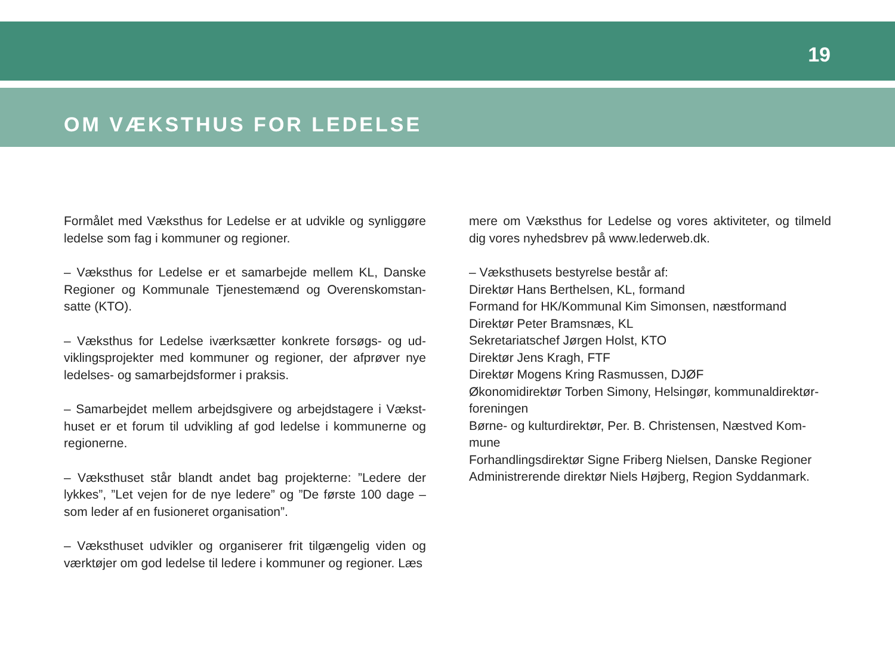19
OM VÆKSTHUS FOR LEDELSE
Formålet med Væksthus for Ledelse er at udvikle og synliggøre ledelse som fag i kommuner og regioner.
– Væksthus for Ledelse er et samarbejde mellem KL, Danske Regioner og Kommunale Tjenestemænd og Overenskomstan­satte (KTO).
– Væksthus for Ledelse iværksætter konkrete forsøgs- og ud­viklingsprojekter med kommuner og regioner, der afprøver nye ledelses- og samarbejdsformer i praksis.
– Samarbejdet mellem arbejdsgivere og arbejdstagere i Vækst­huset er et forum til udvikling af god ledelse i kommunerne og regionerne.
– Væksthuset står blandt andet bag projekterne: ”Ledere der lykkes”, ”Let vejen for de nye ledere” og ”De første 100 dage – som leder af en fusioneret organisation”.
– Væksthuset udvikler og organiserer frit tilgængelig viden og værktøjer om god ledelse til ledere i kommuner og regioner. Læs
mere om Væksthus for Ledelse og vores aktiviteter, og tilmeld dig vores nyhedsbrev på www.lederweb.dk.
– Væksthusets bestyrelse består af:
Direktør Hans Berthelsen, KL, formand
Formand for HK/Kommunal Kim Simonsen, næstformand
Direktør Peter Bramsnæs, KL
Sekretariatschef Jørgen Holst, KTO
Direktør Jens Kragh, FTF
Direktør Mogens Kring Rasmussen, DJØF
Økonomidirektør Torben Simony, Helsingør, kommunaldirektør­foreningen
Børne- og kulturdirektør, Per. B. Christensen, Næstved Kom­mune
Forhandlingsdirektør Signe Friberg Nielsen, Danske Regioner
Administrerende direktør Niels Højberg, Region Syddanmark.